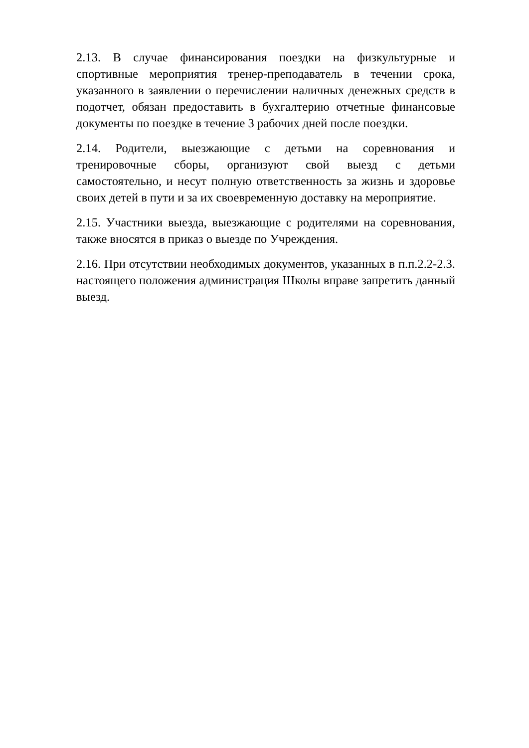2.13. В случае финансирования поездки на физкультурные и спортивные мероприятия тренер-преподаватель в течении срока, указанного в заявлении о перечислении наличных денежных средств в подотчет, обязан предоставить в бухгалтерию отчетные финансовые документы по поездке в течение 3 рабочих дней после поездки.
2.14. Родители, выезжающие с детьми на соревнования и тренировочные сборы, организуют свой выезд с детьми самостоятельно, и несут полную ответственность за жизнь и здоровье своих детей в пути и за их своевременную доставку на мероприятие.
2.15. Участники выезда, выезжающие с родителями на соревнования, также вносятся в приказ о выезде по Учреждения.
2.16. При отсутствии необходимых документов, указанных в п.п.2.2-2.3. настоящего положения администрация Школы вправе запретить данный выезд.